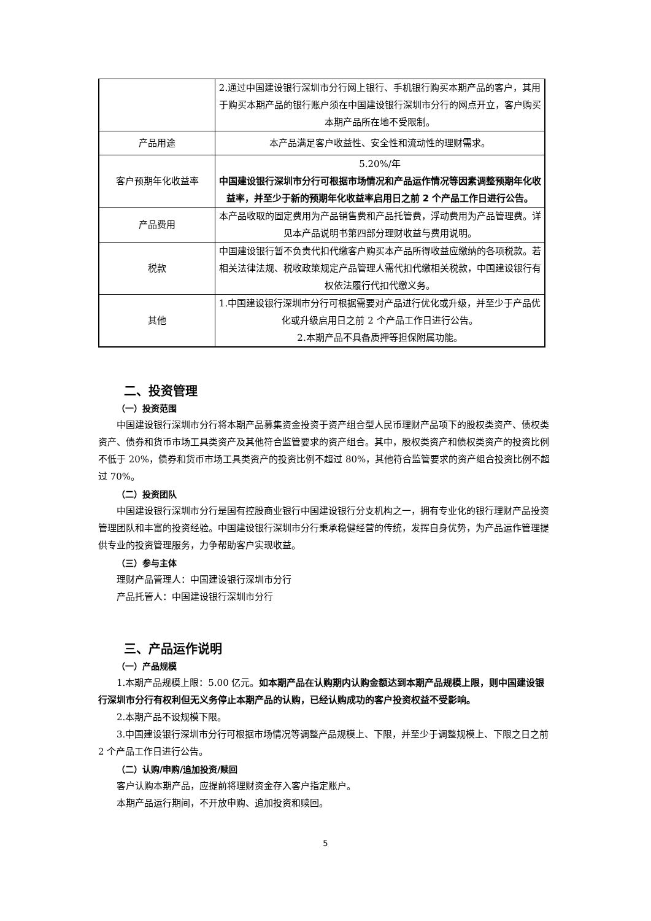| | 2.通过中国建设银行深圳市分行网上银行、手机银行购买本期产品的客户，其用于购买本期产品的银行账户须在中国建设银行深圳市分行的网点开立，客户购买本期产品所在地不受限制。 |
| 产品用途 | 本产品满足客户收益性、安全性和流动性的理财需求。 |
| 客户预期年化收益率 | 5.20%/年 中国建设银行深圳市分行可根据市场情况和产品运作情况等因素调整预期年化收益率，并至少于新的预期年化收益率启用日之前 2 个产品工作日进行公告。 |
| 产品费用 | 本产品收取的固定费用为产品销售费和产品托管费，浮动费用为产品管理费。详见本产品说明书第四部分理财收益与费用说明。 |
| 税款 | 中国建设银行暂不负责代扣代缴客户购买本产品所得收益应缴纳的各项税款。若相关法律法规、税收政策规定产品管理人需代扣代缴相关税款，中国建设银行有权依法履行代扣代缴义务。 |
| 其他 | 1.中国建设银行深圳市分行可根据需要对产品进行优化或升级，并至少于产品优化或升级启用日之前 2 个产品工作日进行公告。 2.本期产品不具备质押等担保附属功能。 |
二、投资管理
（一）投资范围
中国建设银行深圳市分行将本期产品募集资金投资于资产组合型人民币理财产品项下的股权类资产、债权类资产、债券和货币市场工具类资产及其他符合监管要求的资产组合。其中，股权类资产和债权类资产的投资比例不低于 20%，债券和货币市场工具类资产的投资比例不超过 80%，其他符合监管要求的资产组合投资比例不超过 70%。
（二）投资团队
中国建设银行深圳市分行是国有控股商业银行中国建设银行分支机构之一，拥有专业化的银行理财产品投资管理团队和丰富的投资经验。中国建设银行深圳市分行秉承稳健经营的传统，发挥自身优势，为产品运作管理提供专业的投资管理服务，力争帮助客户实现收益。
（三）参与主体
理财产品管理人：中国建设银行深圳市分行
产品托管人：中国建设银行深圳市分行
三、产品运作说明
（一）产品规模
1.本期产品规模上限：5.00 亿元。如本期产品在认购期内认购金额达到本期产品规模上限，则中国建设银行深圳市分行有权利但无义务停止本期产品的认购，已经认购成功的客户投资权益不受影响。
2.本期产品不设规模下限。
3.中国建设银行深圳市分行可根据市场情况等调整产品规模上、下限，并至少于调整规模上、下限之日之前 2 个产品工作日进行公告。
（二）认购/申购/追加投资/赎回
客户认购本期产品，应提前将理财资金存入客户指定账户。
本期产品运行期间，不开放申购、追加投资和赎回。
5